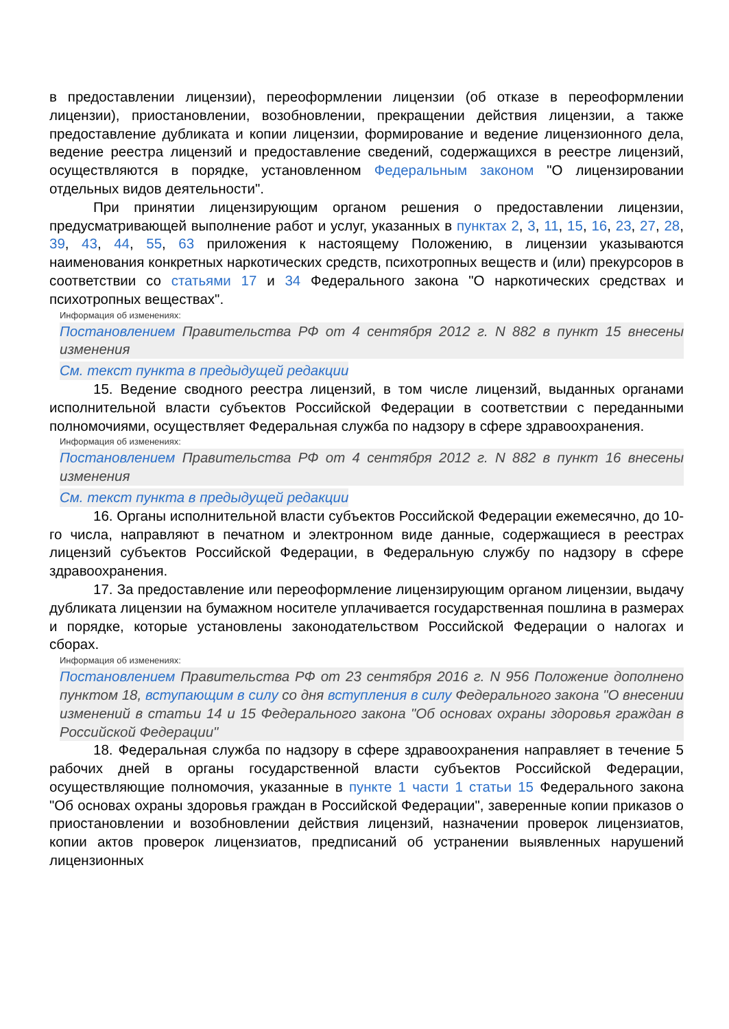в предоставлении лицензии), переоформлении лицензии (об отказе в переоформлении лицензии), приостановлении, возобновлении, прекращении действия лицензии, а также предоставление дубликата и копии лицензии, формирование и ведение лицензионного дела, ведение реестра лицензий и предоставление сведений, содержащихся в реестре лицензий, осуществляются в порядке, установленном Федеральным законом "О лицензировании отдельных видов деятельности".
При принятии лицензирующим органом решения о предоставлении лицензии, предусматривающей выполнение работ и услуг, указанных в пунктах 2, 3, 11, 15, 16, 23, 27, 28, 39, 43, 44, 55, 63 приложения к настоящему Положению, в лицензии указываются наименования конкретных наркотических средств, психотропных веществ и (или) прекурсоров в соответствии со статьями 17 и 34 Федерального закона "О наркотических средствах и психотропных веществах".
Информация об изменениях:
Постановлением Правительства РФ от 4 сентября 2012 г. N 882 в пункт 15 внесены изменения
См. текст пункта в предыдущей редакции
15. Ведение сводного реестра лицензий, в том числе лицензий, выданных органами исполнительной власти субъектов Российской Федерации в соответствии с переданными полномочиями, осуществляет Федеральная служба по надзору в сфере здравоохранения.
Информация об изменениях:
Постановлением Правительства РФ от 4 сентября 2012 г. N 882 в пункт 16 внесены изменения
См. текст пункта в предыдущей редакции
16. Органы исполнительной власти субъектов Российской Федерации ежемесячно, до 10-го числа, направляют в печатном и электронном виде данные, содержащиеся в реестрах лицензий субъектов Российской Федерации, в Федеральную службу по надзору в сфере здравоохранения.
17. За предоставление или переоформление лицензирующим органом лицензии, выдачу дубликата лицензии на бумажном носителе уплачивается государственная пошлина в размерах и порядке, которые установлены законодательством Российской Федерации о налогах и сборах.
Информация об изменениях:
Постановлением Правительства РФ от 23 сентября 2016 г. N 956 Положение дополнено пунктом 18, вступающим в силу со дня вступления в силу Федерального закона "О внесении изменений в статьи 14 и 15 Федерального закона "Об основах охраны здоровья граждан в Российской Федерации"
18. Федеральная служба по надзору в сфере здравоохранения направляет в течение 5 рабочих дней в органы государственной власти субъектов Российской Федерации, осуществляющие полномочия, указанные в пункте 1 части 1 статьи 15 Федерального закона "Об основах охраны здоровья граждан в Российской Федерации", заверенные копии приказов о приостановлении и возобновлении действия лицензий, назначении проверок лицензиатов, копии актов проверок лицензиатов, предписаний об устранении выявленных нарушений лицензионных